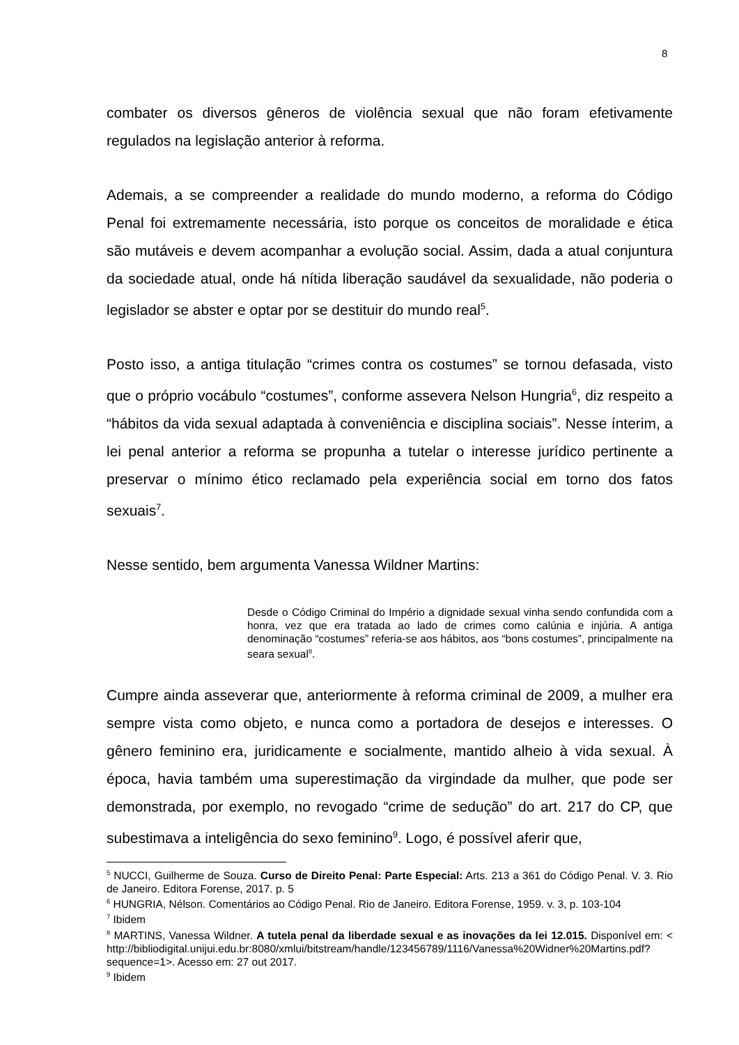8
combater os diversos gêneros de violência sexual que não foram efetivamente regulados na legislação anterior à reforma.
Ademais, a se compreender a realidade do mundo moderno, a reforma do Código Penal foi extremamente necessária, isto porque os conceitos de moralidade e ética são mutáveis e devem acompanhar a evolução social. Assim, dada a atual conjuntura da sociedade atual, onde há nítida liberação saudável da sexualidade, não poderia o legislador se abster e optar por se destituir do mundo real<sup>5</sup>.
Posto isso, a antiga titulação “crimes contra os costumes” se tornou defasada, visto que o próprio vocábulo “costumes”, conforme assevera Nelson Hungria<sup>6</sup>, diz respeito a “hábitos da vida sexual adaptada à conveniência e disciplina sociais”. Nesse ínterim, a lei penal anterior a reforma se propunha a tutelar o interesse jurídico pertinente a preservar o mínimo ético reclamado pela experiência social em torno dos fatos sexuais<sup>7</sup>.
Nesse sentido, bem argumenta Vanessa Wildner Martins:
Desde o Código Criminal do Império a dignidade sexual vinha sendo confundida com a honra, vez que era tratada ao lado de crimes como calúnia e injúria. A antiga denominação “costumes” referia-se aos hábitos, aos “bons costumes”, principalmente na seara sexual<sup>8</sup>.
Cumpre ainda asseverar que, anteriormente à reforma criminal de 2009, a mulher era sempre vista como objeto, e nunca como a portadora de desejos e interesses. O gênero feminino era, juridicamente e socialmente, mantido alheio à vida sexual. À época, havia também uma superestimação da virgindade da mulher, que pode ser demonstrada, por exemplo, no revogado “crime de sedução” do art. 217 do CP, que subestimava a inteligência do sexo feminino<sup>9</sup>. Logo, é possível aferir que,
<sup>5</sup> NUCCI, Guilherme de Souza. Curso de Direito Penal: Parte Especial: Arts. 213 a 361 do Código Penal. V. 3. Rio de Janeiro. Editora Forense, 2017. p. 5
<sup>6</sup> HUNGRIA, Nélson. Comentários ao Código Penal. Rio de Janeiro. Editora Forense, 1959. v. 3, p. 103-104
<sup>7</sup> Ibidem
<sup>8</sup> MARTINS, Vanessa Wildner. A tutela penal da liberdade sexual e as inovações da lei 12.015. Disponível em: < http://bibliodigital.unijui.edu.br:8080/xmlui/bitstream/handle/123456789/1116/Vanessa%20Widner%20Martins.pdf?sequence=1>. Acesso em: 27 out 2017.
<sup>9</sup> Ibidem